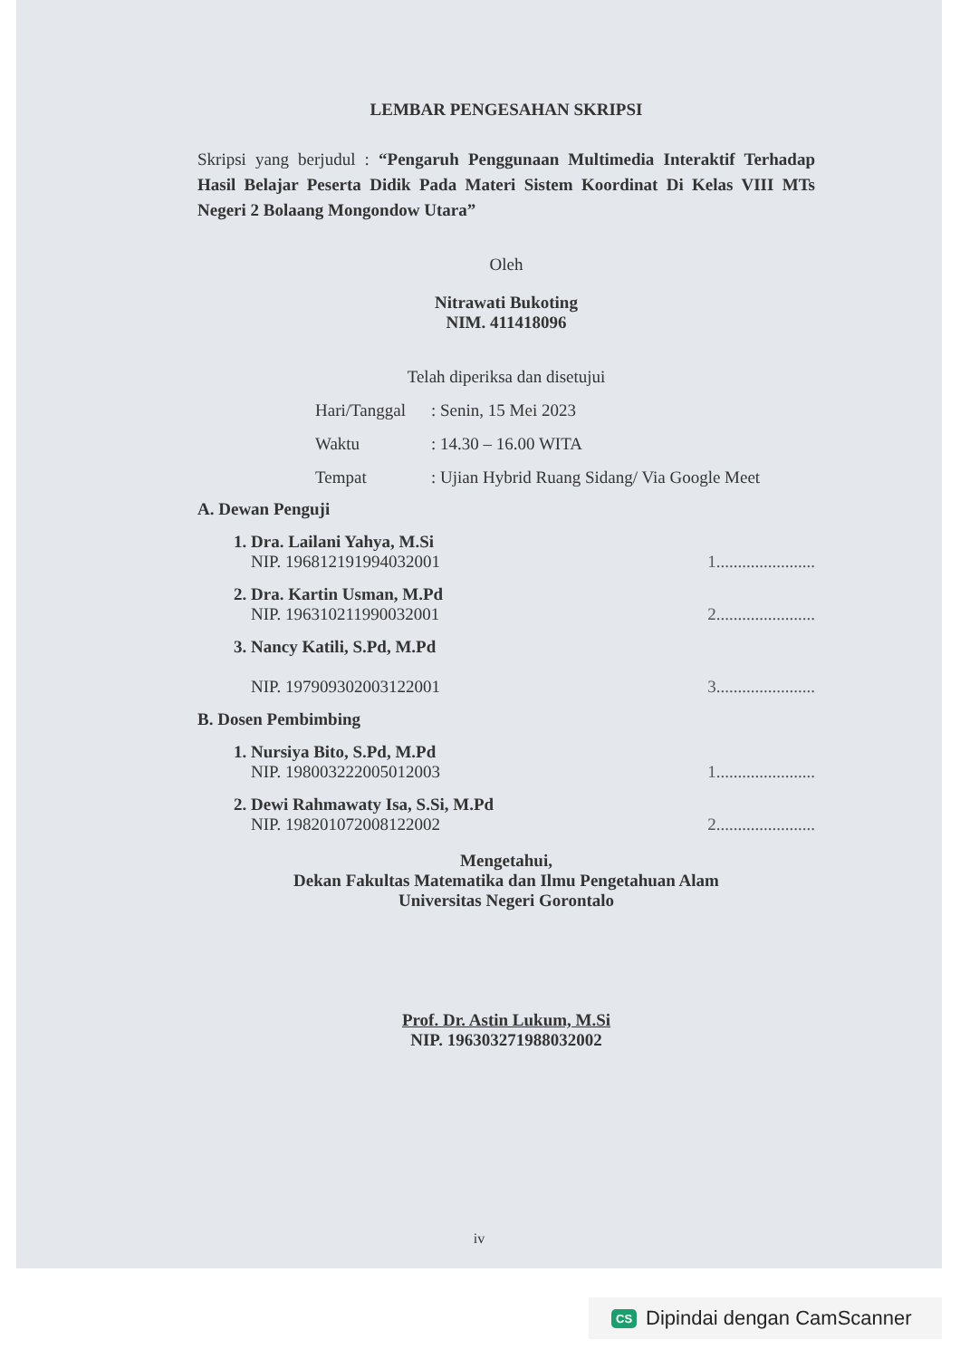LEMBAR PENGESAHAN SKRIPSI
Skripsi yang berjudul : “Pengaruh Penggunaan Multimedia Interaktif Terhadap Hasil Belajar Peserta Didik Pada Materi Sistem Koordinat Di Kelas VIII MTs Negeri 2 Bolaang Mongondow Utara”
Oleh
Nitrawati Bukoting
NIM. 411418096
Telah diperiksa dan disetujui
Hari/Tanggal: Senin, 15 Mei 2023
Waktu: 14.30 – 16.00 WITA
Tempat: Ujian Hybrid Ruang Sidang/ Via Google Meet
A. Dewan Penguji
1. Dra. Lailani Yahya, M.Si
NIP. 196812191994032001
1.......................
2. Dra. Kartin Usman, M.Pd
NIP. 196310211990032001
2.......................
3. Nancy Katili, S.Pd, M.Pd
NIP. 197909302003122001
3.......................
B. Dosen Pembimbing
1. Nursiya Bito, S.Pd, M.Pd
NIP. 198003222005012003
1.......................
2. Dewi Rahmawaty Isa, S.Si, M.Pd
NIP. 198201072008122002
2.......................
Mengetahui,
Dekan Fakultas Matematika dan Ilmu Pengetahuan Alam
Universitas Negeri Gorontalo
Prof. Dr. Astin Lukum, M.Si
NIP. 196303271988032002
iv
CS Dipindai dengan CamScanner